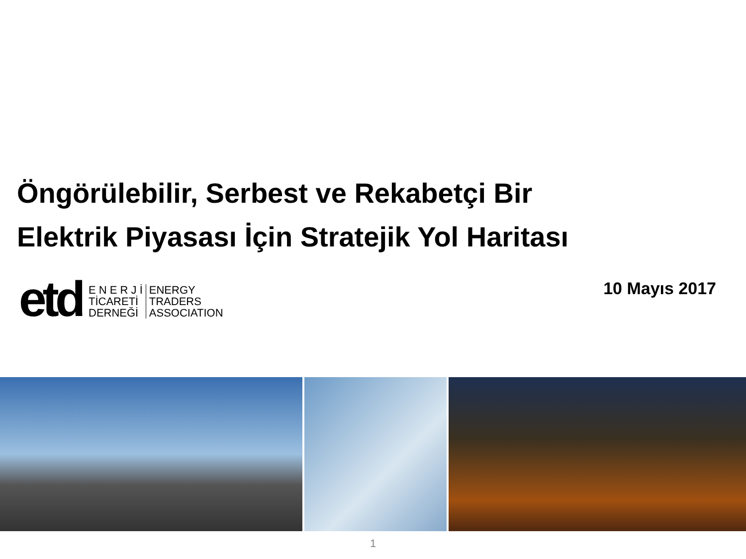Öngörülebilir, Serbest ve Rekabetçi Bir
Elektrik Piyasası İçin Stratejik Yol Haritası
etd
E N E R J İ
TİCARETİ
DERNEĞİ
ENERGY
TRADERS
ASSOCIATION
10 Mayıs 2017
1